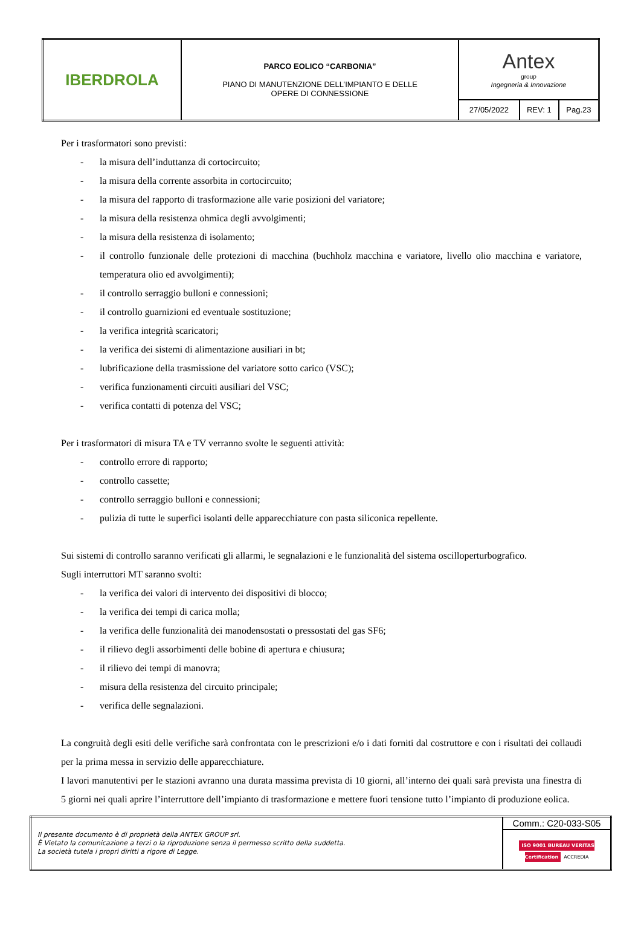| IBERDROLA | PARCO EOLICO “CARBONIA” PIANO DI MANUTENZIONE DELL’IMPIANTO E DELLE OPERE DI CONNESSIONE | Antex group Ingegneria & Innovazione | | |
| | | 27/05/2022 | REV: 1 | Pag.23 |
Per i trasformatori sono previsti:
- la misura dell’induttanza di cortocircuito;
- la misura della corrente assorbita in cortocircuito;
- la misura del rapporto di trasformazione alle varie posizioni del variatore;
- la misura della resistenza ohmica degli avvolgimenti;
- la misura della resistenza di isolamento;
- il controllo funzionale delle protezioni di macchina (buchholz macchina e variatore, livello olio macchina e variatore, temperatura olio ed avvolgimenti);
- il controllo serraggio bulloni e connessioni;
- il controllo guarnizioni ed eventuale sostituzione;
- la verifica integrità scaricatori;
- la verifica dei sistemi di alimentazione ausiliari in bt;
- lubrificazione della trasmissione del variatore sotto carico (VSC);
- verifica funzionamenti circuiti ausiliari del VSC;
- verifica contatti di potenza del VSC;
Per i trasformatori di misura TA e TV verranno svolte le seguenti attività:
- controllo errore di rapporto;
- controllo cassette;
- controllo serraggio bulloni e connessioni;
- pulizia di tutte le superfici isolanti delle apparecchiature con pasta siliconica repellente.
Sui sistemi di controllo saranno verificati gli allarmi, le segnalazioni e le funzionalità del sistema oscilloperturbografico.
Sugli interruttori MT saranno svolti:
- la verifica dei valori di intervento dei dispositivi di blocco;
- la verifica dei tempi di carica molla;
- la verifica delle funzionalità dei manodensostati o pressostati del gas SF6;
- il rilievo degli assorbimenti delle bobine di apertura e chiusura;
- il rilievo dei tempi di manovra;
- misura della resistenza del circuito principale;
- verifica delle segnalazioni.
La congruità degli esiti delle verifiche sarà confrontata con le prescrizioni e/o i dati forniti dal costruttore e con i risultati dei collaudi per la prima messa in servizio delle apparecchiature.
I lavori manutentivi per le stazioni avranno una durata massima prevista di 10 giorni, all’interno dei quali sarà prevista una finestra di 5 giorni nei quali aprire l’interruttore dell’impianto di trasformazione e mettere fuori tensione tutto l’impianto di produzione eolica.
| Il presente documento è di proprietà della ANTEX GROUP srl. È Vietato la comunicazione a terzi o la riproduzione senza il permesso scritto della suddetta. La società tutela i propri diritti a rigore di Legge. | Comm.: C20-033-S05 |
| | ISO 9001 BUREAU VERITAS Certification ACCREDIA |